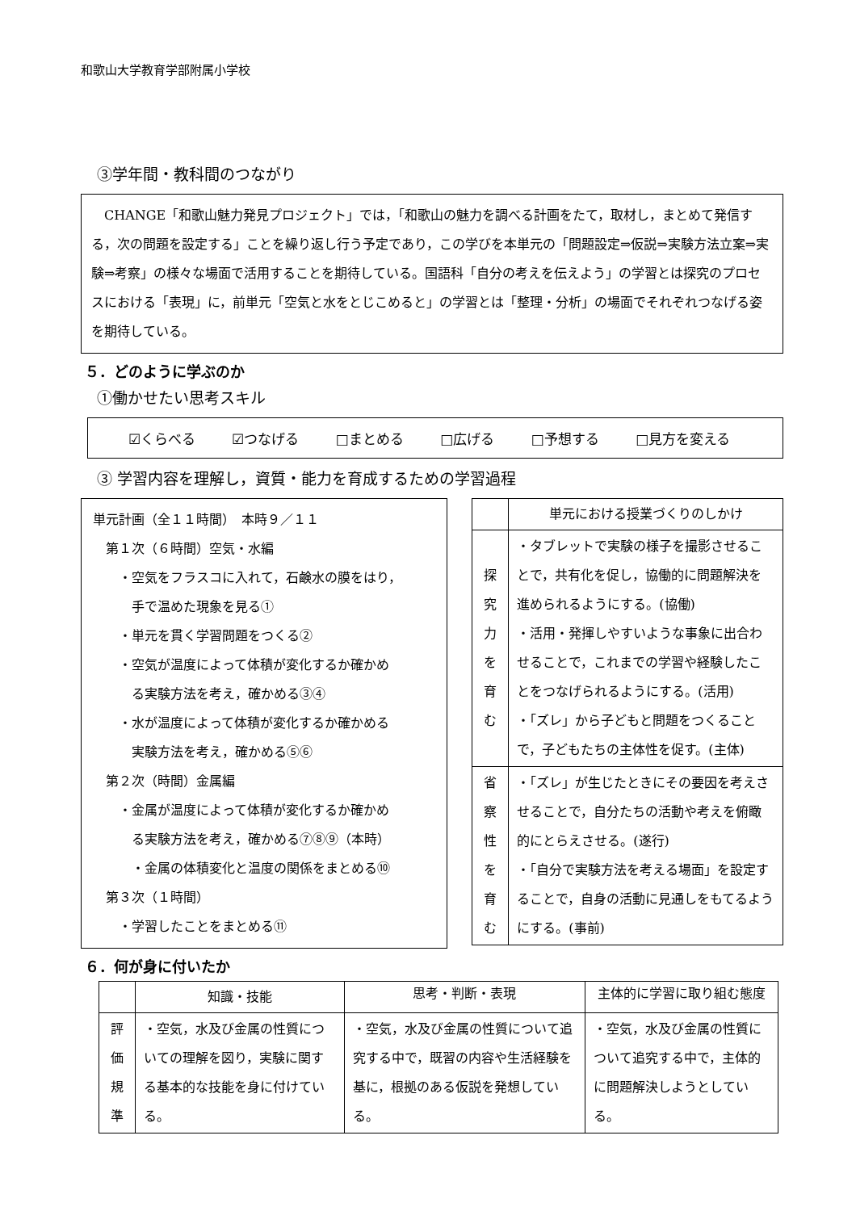和歌山大学教育学部附属小学校
③学年間・教科間のつながり
　CHANGE「和歌山魅力発見プロジェクト」では，「和歌山の魅力を調べる計画をたて，取材し，まとめて発信する，次の問題を設定する」ことを繰り返し行う予定であり，この学びを本単元の「問題設定⇒仮説⇒実験方法立案⇒実験⇒考察」の様々な場面で活用することを期待している。国語科「自分の考えを伝えよう」の学習とは探究のプロセスにおける「表現」に，前単元「空気と水をとじこめると」の学習とは「整理・分析」の場面でそれぞれつなげる姿を期待している。
５．どのように学ぶのか
①働かせたい思考スキル
☑くらべる ☑つなげる □まとめる □広げる □予想する □見方を変える
③ 学習内容を理解し，資質・能力を育成するための学習過程
単元計画（全１１時間）　本時９／１１
　第１次（６時間）空気・水編
　　・空気をフラスコに入れて，石鹸水の膜をはり，
　　　手で温めた現象を見る①
　　・単元を貫く学習問題をつくる②
　　・空気が温度によって体積が変化するか確かめ
　　　る実験方法を考え，確かめる③④
　　・水が温度によって体積が変化するか確かめる
　　　実験方法を考え，確かめる⑤⑥
　第２次（時間）金属編
　　・金属が温度によって体積が変化するか確かめ
　　　る実験方法を考え，確かめる⑦⑧⑨（本時）
　　　・金属の体積変化と温度の関係をまとめる⑩
　第３次（１時間）
　　・学習したことをまとめる⑪
| | 単元における授業づくりのしかけ |
| --- | --- |
| 探 究 力 を 育 む | ・タブレットで実験の様子を撮影させることで，共有化を促し，協働的に問題解決を進められるようにする。(協働) ・活用・発揮しやすいような事象に出合わせることで，これまでの学習や経験したことをつなげられるようにする。(活用) ・「ズレ」から子どもと問題をつくることで，子どもたちの主体性を促す。(主体) |
| 省 察 性 を 育 む | ・「ズレ」が生じたときにその要因を考えさせることで，自分たちの活動や考えを俯瞰的にとらえさせる。(遂行) ・「自分で実験方法を考える場面」を設定することで，自身の活動に見通しをもてるようにする。(事前) |
６．何が身に付いたか
| | 知識・技能 | 思考・判断・表現 | 主体的に学習に取り組む態度 |
| --- | --- | --- | --- |
| 評 価 規 準 | ・空気，水及び金属の性質についての理解を図り，実験に関する基本的な技能を身に付けている。 | ・空気，水及び金属の性質について追究する中で，既習の内容や生活経験を基に，根拠のある仮説を発想している。 | ・空気，水及び金属の性質について追究する中で，主体的に問題解決しようとしている。 |